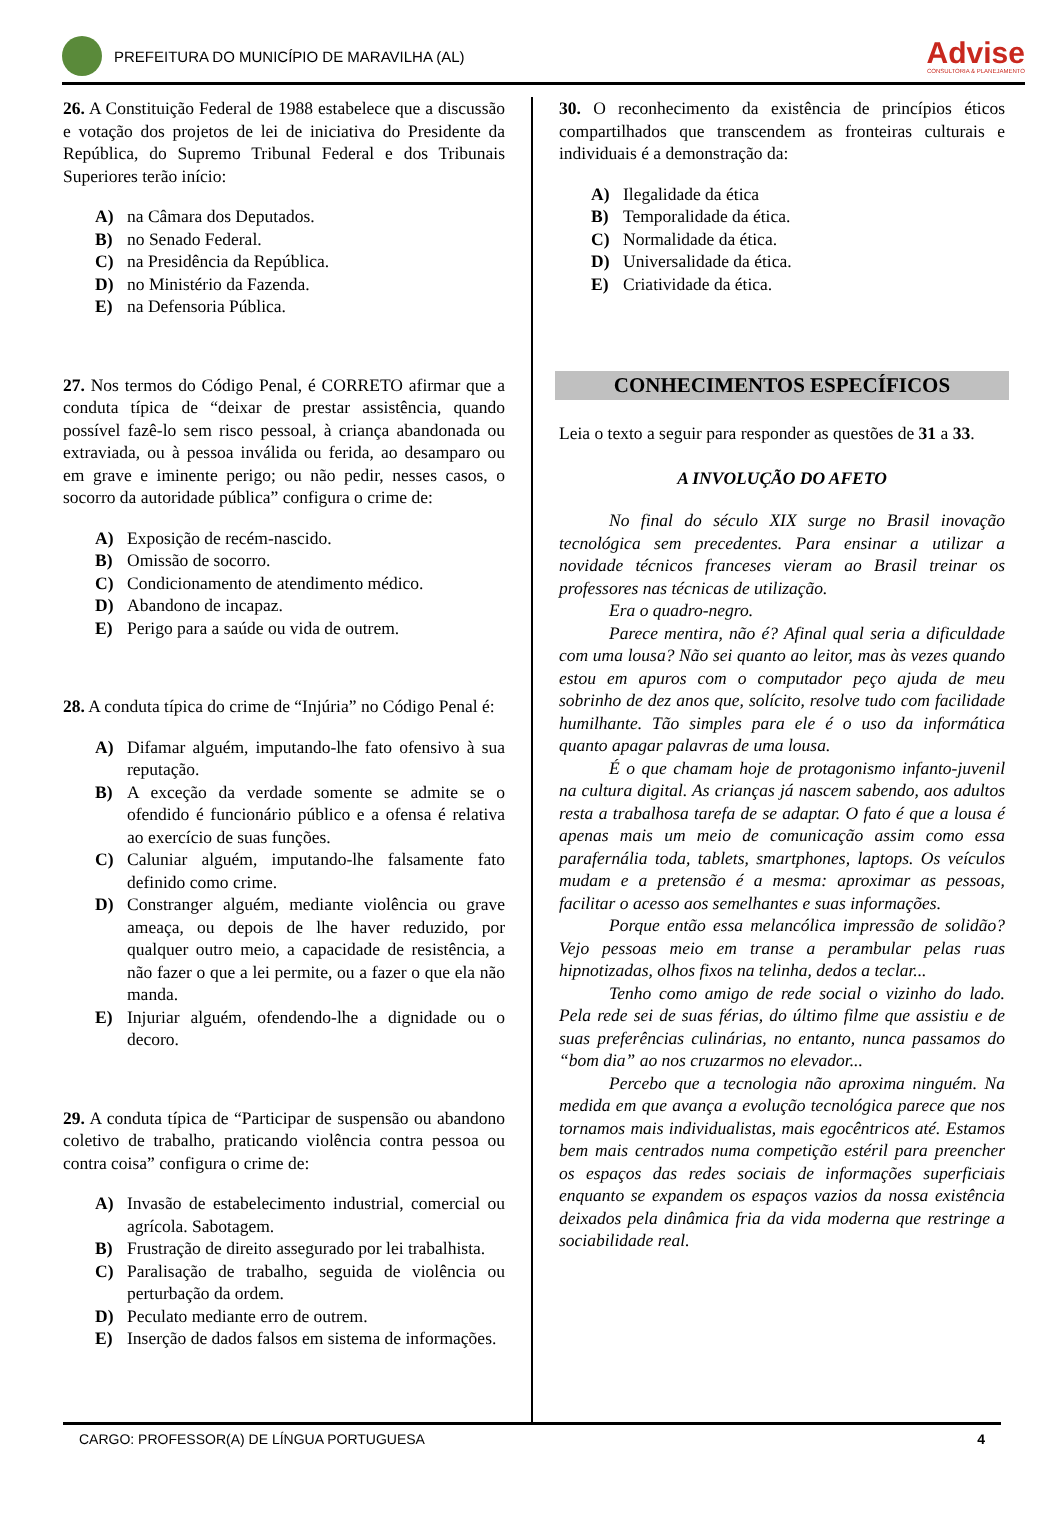PREFEITURA DO MUNICÍPIO DE MARAVILHA (AL)
Advise
CONSULTORIA & PLANEJAMENTO
26. A Constituição Federal de 1988 estabelece que a discussão e votação dos projetos de lei de iniciativa do Presidente da República, do Supremo Tribunal Federal e dos Tribunais Superiores terão início:
A) na Câmara dos Deputados.
B) no Senado Federal.
C) na Presidência da República.
D) no Ministério da Fazenda.
E) na Defensoria Pública.
27. Nos termos do Código Penal, é CORRETO afirmar que a conduta típica de “deixar de prestar assistência, quando possível fazê-lo sem risco pessoal, à criança abandonada ou extraviada, ou à pessoa inválida ou ferida, ao desamparo ou em grave e iminente perigo; ou não pedir, nesses casos, o socorro da autoridade pública” configura o crime de:
A) Exposição de recém-nascido.
B) Omissão de socorro.
C) Condicionamento de atendimento médico.
D) Abandono de incapaz.
E) Perigo para a saúde ou vida de outrem.
28. A conduta típica do crime de “Injúria” no Código Penal é:
A) Difamar alguém, imputando-lhe fato ofensivo à sua reputação.
B) A exceção da verdade somente se admite se o ofendido é funcionário público e a ofensa é relativa ao exercício de suas funções.
C) Caluniar alguém, imputando-lhe falsamente fato definido como crime.
D) Constranger alguém, mediante violência ou grave ameaça, ou depois de lhe haver reduzido, por qualquer outro meio, a capacidade de resistência, a não fazer o que a lei permite, ou a fazer o que ela não manda.
E) Injuriar alguém, ofendendo-lhe a dignidade ou o decoro.
29. A conduta típica de “Participar de suspensão ou abandono coletivo de trabalho, praticando violência contra pessoa ou contra coisa” configura o crime de:
A) Invasão de estabelecimento industrial, comercial ou agrícola. Sabotagem.
B) Frustração de direito assegurado por lei trabalhista.
C) Paralisação de trabalho, seguida de violência ou perturbação da ordem.
D) Peculato mediante erro de outrem.
E) Inserção de dados falsos em sistema de informações.
30. O reconhecimento da existência de princípios éticos compartilhados que transcendem as fronteiras culturais e individuais é a demonstração da:
A) Ilegalidade da ética
B) Temporalidade da ética.
C) Normalidade da ética.
D) Universalidade da ética.
E) Criatividade da ética.
CONHECIMENTOS ESPECÍFICOS
Leia o texto a seguir para responder as questões de 31 a 33.
A INVOLUÇÃO DO AFETO
No final do século XIX surge no Brasil inovação tecnológica sem precedentes. Para ensinar a utilizar a novidade técnicos franceses vieram ao Brasil treinar os professores nas técnicas de utilização.
Era o quadro-negro.
Parece mentira, não é? Afinal qual seria a dificuldade com uma lousa? Não sei quanto ao leitor, mas às vezes quando estou em apuros com o computador peço ajuda de meu sobrinho de dez anos que, solícito, resolve tudo com facilidade humilhante. Tão simples para ele é o uso da informática quanto apagar palavras de uma lousa.
É o que chamam hoje de protagonismo infanto-juvenil na cultura digital. As crianças já nascem sabendo, aos adultos resta a trabalhosa tarefa de se adaptar. O fato é que a lousa é apenas mais um meio de comunicação assim como essa parafernália toda, tablets, smartphones, laptops. Os veículos mudam e a pretensão é a mesma: aproximar as pessoas, facilitar o acesso aos semelhantes e suas informações.
Porque então essa melancólica impressão de solidão? Vejo pessoas meio em transe a perambular pelas ruas hipnotizadas, olhos fixos na telinha, dedos a teclar...
Tenho como amigo de rede social o vizinho do lado. Pela rede sei de suas férias, do último filme que assistiu e de suas preferências culinárias, no entanto, nunca passamos do “bom dia” ao nos cruzarmos no elevador...
Percebo que a tecnologia não aproxima ninguém. Na medida em que avança a evolução tecnológica parece que nos tornamos mais individualistas, mais egocêntricos até. Estamos bem mais centrados numa competição estéril para preencher os espaços das redes sociais de informações superficiais enquanto se expandem os espaços vazios da nossa existência deixados pela dinâmica fria da vida moderna que restringe a sociabilidade real.
CARGO: PROFESSOR(A) DE LÍNGUA PORTUGUESA 4